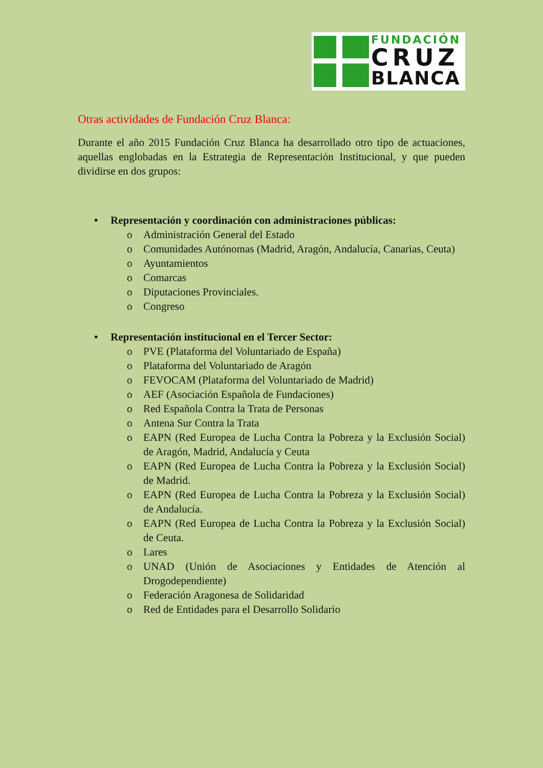FUNDACIÓN
CRUZ
BLANCA
Otras actividades de Fundación Cruz Blanca:
Durante el año 2015 Fundación Cruz Blanca ha desarrollado otro tipo de actuaciones, aquellas englobadas en la Estrategia de Representación Institucional, y que pueden dividirse en dos grupos:
• Representación y coordinación con administraciones públicas:
o Administración General del Estado
o Comunidades Autónomas (Madrid, Aragón, Andalucía, Canarias, Ceuta)
o Ayuntamientos
o Comarcas
o Diputaciones Provinciales.
o Congreso
• Representación institucional en el Tercer Sector:
o PVE (Plataforma del Voluntariado de España)
o Plataforma del Voluntariado de Aragón
o FEVOCAM (Plataforma del Voluntariado de Madrid)
o AEF (Asociación Española de Fundaciones)
o Red Española Contra la Trata de Personas
o Antena Sur Contra la Trata
o EAPN (Red Europea de Lucha Contra la Pobreza y la Exclusión Social) de Aragón, Madrid, Andalucía y Ceuta
o EAPN (Red Europea de Lucha Contra la Pobreza y la Exclusión Social) de Madrid.
o EAPN (Red Europea de Lucha Contra la Pobreza y la Exclusión Social) de Andalucía.
o EAPN (Red Europea de Lucha Contra la Pobreza y la Exclusión Social) de Ceuta.
o Lares
o UNAD (Unión de Asociaciones y Entidades de Atención al Drogodependiente)
o Federación Aragonesa de Solidaridad
o Red de Entidades para el Desarrollo Solidario